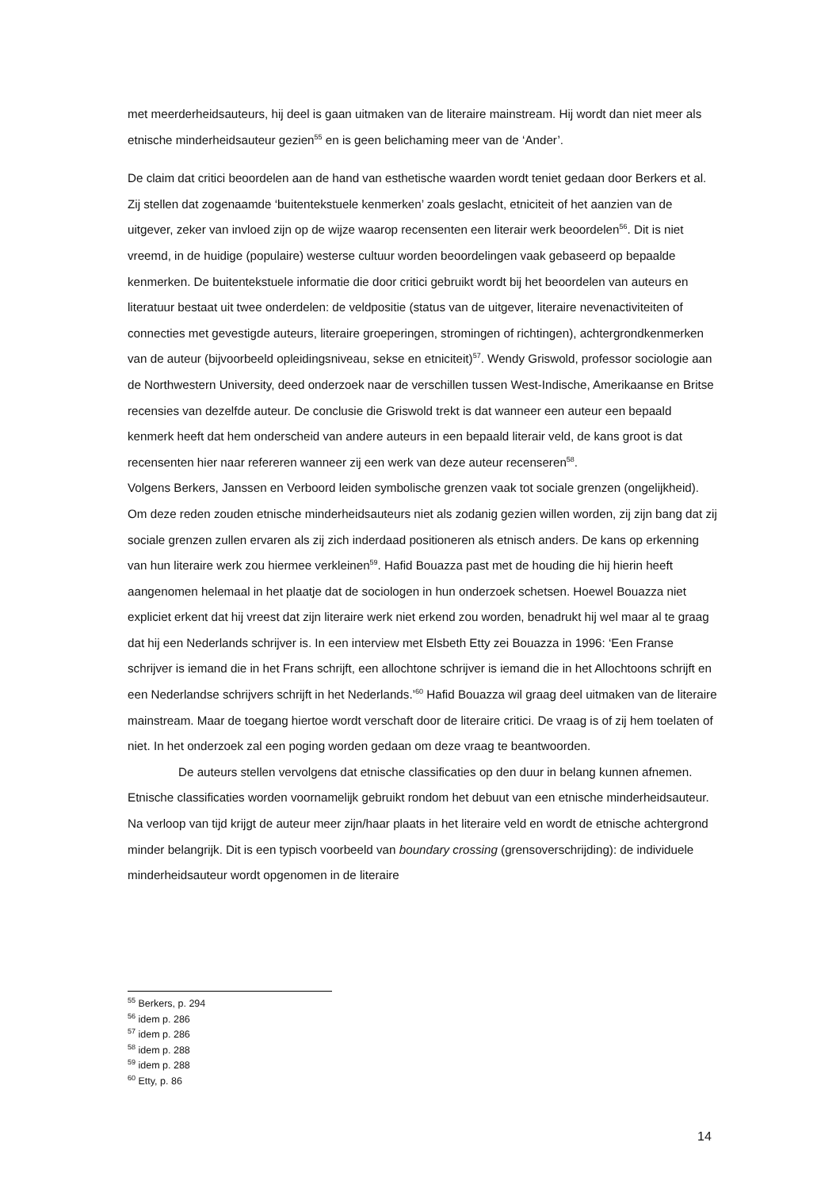met meerderheidsauteurs, hij deel is gaan uitmaken van de literaire mainstream. Hij wordt dan niet meer als etnische minderheidsauteur gezien<sup>55</sup> en is geen belichaming meer van de ‘Ander’.
De claim dat critici beoordelen aan de hand van esthetische waarden wordt teniet gedaan door Berkers et al. Zij stellen dat zogenaamde ‘buitentekstuele kenmerken’ zoals geslacht, etniciteit of het aanzien van de uitgever, zeker van invloed zijn op de wijze waarop recensenten een literair werk beoordelen<sup>56</sup>. Dit is niet vreemd, in de huidige (populaire) westerse cultuur worden beoordelingen vaak gebaseerd op bepaalde kenmerken. De buitentekstuele informatie die door critici gebruikt wordt bij het beoordelen van auteurs en literatuur bestaat uit twee onderdelen: de veldpositie (status van de uitgever, literaire nevenactiviteiten of connecties met gevestigde auteurs, literaire groeperingen, stromingen of richtingen), achtergrondkenmerken van de auteur (bijvoorbeeld opleidingsniveau, sekse en etniciteit)<sup>57</sup>. Wendy Griswold, professor sociologie aan de Northwestern University, deed onderzoek naar de verschillen tussen West-Indische, Amerikaanse en Britse recensies van dezelfde auteur. De conclusie die Griswold trekt is dat wanneer een auteur een bepaald kenmerk heeft dat hem onderscheid van andere auteurs in een bepaald literair veld, de kans groot is dat recensenten hier naar refereren wanneer zij een werk van deze auteur recenseren<sup>58</sup>.
Volgens Berkers, Janssen en Verboord leiden symbolische grenzen vaak tot sociale grenzen (ongelijkheid). Om deze reden zouden etnische minderheidsauteurs niet als zodanig gezien willen worden, zij zijn bang dat zij sociale grenzen zullen ervaren als zij zich inderdaad positioneren als etnisch anders. De kans op erkenning van hun literaire werk zou hiermee verkleinen<sup>59</sup>. Hafid Bouazza past met de houding die hij hierin heeft aangenomen helemaal in het plaatje dat de sociologen in hun onderzoek schetsen. Hoewel Bouazza niet expliciet erkent dat hij vreest dat zijn literaire werk niet erkend zou worden, benadrukt hij wel maar al te graag dat hij een Nederlands schrijver is. In een interview met Elsbeth Etty zei Bouazza in 1996: ‘Een Franse schrijver is iemand die in het Frans schrijft, een allochtone schrijver is iemand die in het Allochtoons schrijft en een Nederlandse schrijvers schrijft in het Nederlands.’<sup>60</sup> Hafid Bouazza wil graag deel uitmaken van de literaire mainstream. Maar de toegang hiertoe wordt verschaft door de literaire critici. De vraag is of zij hem toelaten of niet. In het onderzoek zal een poging worden gedaan om deze vraag te beantwoorden.
De auteurs stellen vervolgens dat etnische classificaties op den duur in belang kunnen afnemen. Etnische classificaties worden voornamelijk gebruikt rondom het debuut van een etnische minderheidsauteur. Na verloop van tijd krijgt de auteur meer zijn/haar plaats in het literaire veld en wordt de etnische achtergrond minder belangrijk. Dit is een typisch voorbeeld van boundary crossing (grensoverschrijding): de individuele minderheidsauteur wordt opgenomen in de literaire
<sup>55</sup> Berkers, p. 294
<sup>56</sup> idem p. 286
<sup>57</sup> idem p. 286
<sup>58</sup> idem p. 288
<sup>59</sup> idem p. 288
<sup>60</sup> Etty, p. 86
14